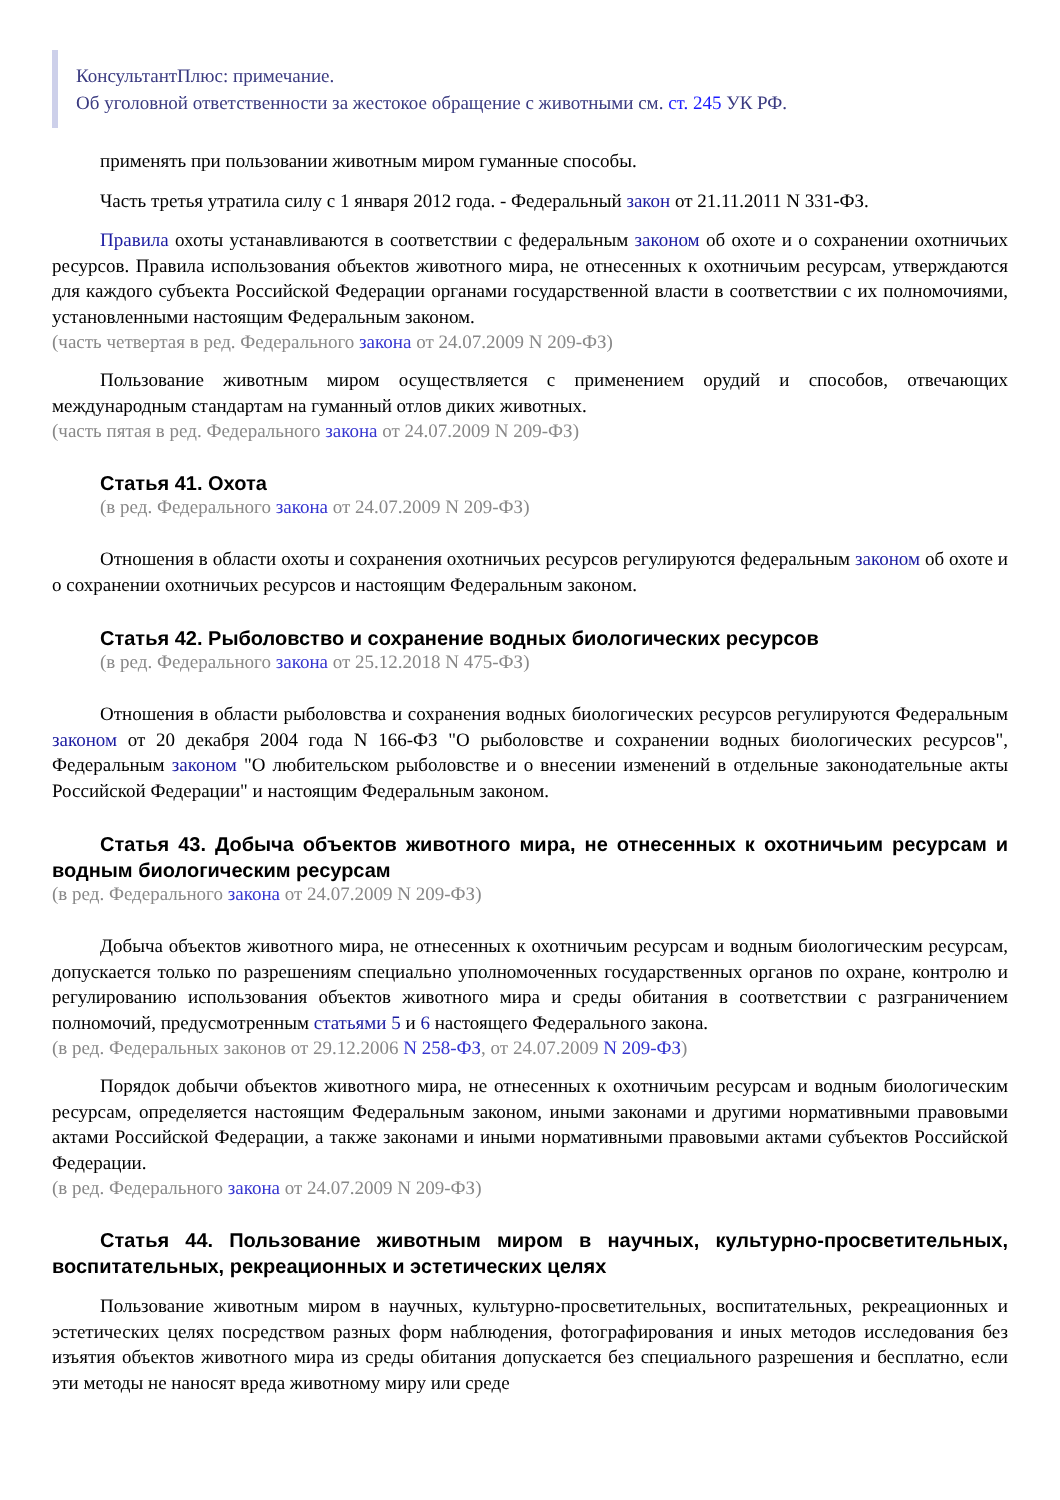КонсультантПлюс: примечание.
Об уголовной ответственности за жестокое обращение с животными см. ст. 245 УК РФ.
применять при пользовании животным миром гуманные способы.
Часть третья утратила силу с 1 января 2012 года. - Федеральный закон от 21.11.2011 N 331-ФЗ.
Правила охоты устанавливаются в соответствии с федеральным законом об охоте и о сохранении охотничьих ресурсов. Правила использования объектов животного мира, не отнесенных к охотничьим ресурсам, утверждаются для каждого субъекта Российской Федерации органами государственной власти в соответствии с их полномочиями, установленными настоящим Федеральным законом.
(часть четвертая в ред. Федерального закона от 24.07.2009 N 209-ФЗ)
Пользование животным миром осуществляется с применением орудий и способов, отвечающих международным стандартам на гуманный отлов диких животных.
(часть пятая в ред. Федерального закона от 24.07.2009 N 209-ФЗ)
Статья 41. Охота
(в ред. Федерального закона от 24.07.2009 N 209-ФЗ)
Отношения в области охоты и сохранения охотничьих ресурсов регулируются федеральным законом об охоте и о сохранении охотничьих ресурсов и настоящим Федеральным законом.
Статья 42. Рыболовство и сохранение водных биологических ресурсов
(в ред. Федерального закона от 25.12.2018 N 475-ФЗ)
Отношения в области рыболовства и сохранения водных биологических ресурсов регулируются Федеральным законом от 20 декабря 2004 года N 166-ФЗ "О рыболовстве и сохранении водных биологических ресурсов", Федеральным законом "О любительском рыболовстве и о внесении изменений в отдельные законодательные акты Российской Федерации" и настоящим Федеральным законом.
Статья 43. Добыча объектов животного мира, не отнесенных к охотничьим ресурсам и водным биологическим ресурсам
(в ред. Федерального закона от 24.07.2009 N 209-ФЗ)
Добыча объектов животного мира, не отнесенных к охотничьим ресурсам и водным биологическим ресурсам, допускается только по разрешениям специально уполномоченных государственных органов по охране, контролю и регулированию использования объектов животного мира и среды обитания в соответствии с разграничением полномочий, предусмотренным статьями 5 и 6 настоящего Федерального закона.
(в ред. Федеральных законов от 29.12.2006 N 258-ФЗ, от 24.07.2009 N 209-ФЗ)
Порядок добычи объектов животного мира, не отнесенных к охотничьим ресурсам и водным биологическим ресурсам, определяется настоящим Федеральным законом, иными законами и другими нормативными правовыми актами Российской Федерации, а также законами и иными нормативными правовыми актами субъектов Российской Федерации.
(в ред. Федерального закона от 24.07.2009 N 209-ФЗ)
Статья 44. Пользование животным миром в научных, культурно-просветительных, воспитательных, рекреационных и эстетических целях
Пользование животным миром в научных, культурно-просветительных, воспитательных, рекреационных и эстетических целях посредством разных форм наблюдения, фотографирования и иных методов исследования без изъятия объектов животного мира из среды обитания допускается без специального разрешения и бесплатно, если эти методы не наносят вреда животному миру или среде